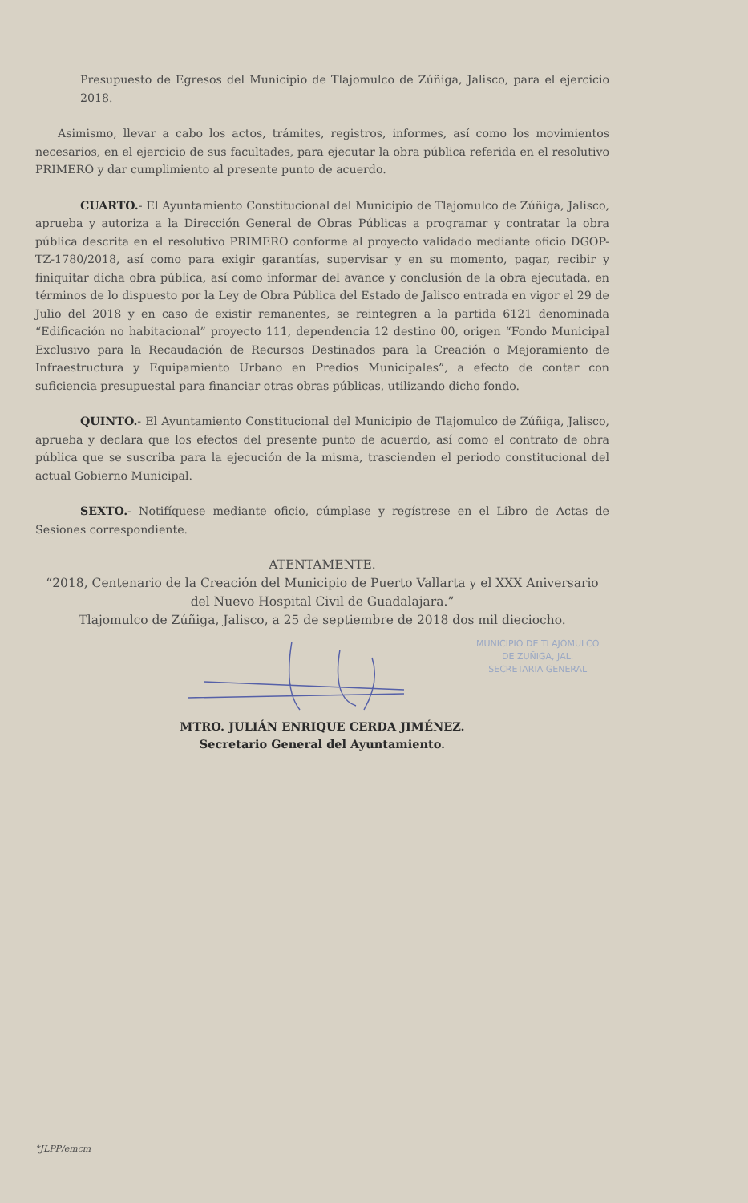Presupuesto de Egresos del Municipio de Tlajomulco de Zúñiga, Jalisco, para el ejercicio 2018.
Asimismo, llevar a cabo los actos, trámites, registros, informes, así como los movimientos necesarios, en el ejercicio de sus facultades, para ejecutar la obra pública referida en el resolutivo PRIMERO y dar cumplimiento al presente punto de acuerdo.
CUARTO.- El Ayuntamiento Constitucional del Municipio de Tlajomulco de Zúñiga, Jalisco, aprueba y autoriza a la Dirección General de Obras Públicas a programar y contratar la obra pública descrita en el resolutivo PRIMERO conforme al proyecto validado mediante oficio DGOP-TZ-1780/2018, así como para exigir garantías, supervisar y en su momento, pagar, recibir y finiquitar dicha obra pública, así como informar del avance y conclusión de la obra ejecutada, en términos de lo dispuesto por la Ley de Obra Pública del Estado de Jalisco entrada en vigor el 29 de Julio del 2018 y en caso de existir remanentes, se reintegren a la partida 6121 denominada “Edificación no habitacional” proyecto 111, dependencia 12 destino 00, origen “Fondo Municipal Exclusivo para la Recaudación de Recursos Destinados para la Creación o Mejoramiento de Infraestructura y Equipamiento Urbano en Predios Municipales”, a efecto de contar con suficiencia presupuestal para financiar otras obras públicas, utilizando dicho fondo.
QUINTO.- El Ayuntamiento Constitucional del Municipio de Tlajomulco de Zúñiga, Jalisco, aprueba y declara que los efectos del presente punto de acuerdo, así como el contrato de obra pública que se suscriba para la ejecución de la misma, trascienden el periodo constitucional del actual Gobierno Municipal.
SEXTO.- Notifíquese mediante oficio, cúmplase y regístrese en el Libro de Actas de Sesiones correspondiente.
ATENTAMENTE.
“2018, Centenario de la Creación del Municipio de Puerto Vallarta y el XXX Aniversario del Nuevo Hospital Civil de Guadalajara.”
Tlajomulco de Zúñiga, Jalisco, a 25 de septiembre de 2018 dos mil dieciocho.
MUNICIPIO DE TLAJOMULCO
DE ZUÑIGA, JAL.
SECRETARIA GENERAL
MTRO. JULIÁN ENRIQUE CERDA JIMÉNEZ.
Secretario General del Ayuntamiento.
*JLPP/emcm